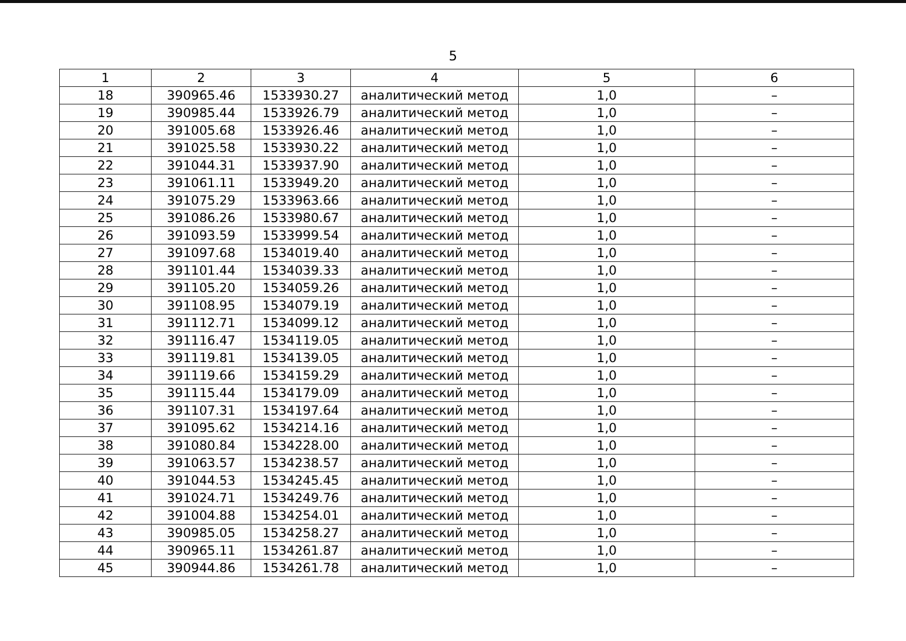5
| 1 | 2 | 3 | 4 | 5 | 6 |
| --- | --- | --- | --- | --- | --- |
| 18 | 390965.46 | 1533930.27 | аналитический метод | 1,0 | – |
| 19 | 390985.44 | 1533926.79 | аналитический метод | 1,0 | – |
| 20 | 391005.68 | 1533926.46 | аналитический метод | 1,0 | – |
| 21 | 391025.58 | 1533930.22 | аналитический метод | 1,0 | – |
| 22 | 391044.31 | 1533937.90 | аналитический метод | 1,0 | – |
| 23 | 391061.11 | 1533949.20 | аналитический метод | 1,0 | – |
| 24 | 391075.29 | 1533963.66 | аналитический метод | 1,0 | – |
| 25 | 391086.26 | 1533980.67 | аналитический метод | 1,0 | – |
| 26 | 391093.59 | 1533999.54 | аналитический метод | 1,0 | – |
| 27 | 391097.68 | 1534019.40 | аналитический метод | 1,0 | – |
| 28 | 391101.44 | 1534039.33 | аналитический метод | 1,0 | – |
| 29 | 391105.20 | 1534059.26 | аналитический метод | 1,0 | – |
| 30 | 391108.95 | 1534079.19 | аналитический метод | 1,0 | – |
| 31 | 391112.71 | 1534099.12 | аналитический метод | 1,0 | – |
| 32 | 391116.47 | 1534119.05 | аналитический метод | 1,0 | – |
| 33 | 391119.81 | 1534139.05 | аналитический метод | 1,0 | – |
| 34 | 391119.66 | 1534159.29 | аналитический метод | 1,0 | – |
| 35 | 391115.44 | 1534179.09 | аналитический метод | 1,0 | – |
| 36 | 391107.31 | 1534197.64 | аналитический метод | 1,0 | – |
| 37 | 391095.62 | 1534214.16 | аналитический метод | 1,0 | – |
| 38 | 391080.84 | 1534228.00 | аналитический метод | 1,0 | – |
| 39 | 391063.57 | 1534238.57 | аналитический метод | 1,0 | – |
| 40 | 391044.53 | 1534245.45 | аналитический метод | 1,0 | – |
| 41 | 391024.71 | 1534249.76 | аналитический метод | 1,0 | – |
| 42 | 391004.88 | 1534254.01 | аналитический метод | 1,0 | – |
| 43 | 390985.05 | 1534258.27 | аналитический метод | 1,0 | – |
| 44 | 390965.11 | 1534261.87 | аналитический метод | 1,0 | – |
| 45 | 390944.86 | 1534261.78 | аналитический метод | 1,0 | – |